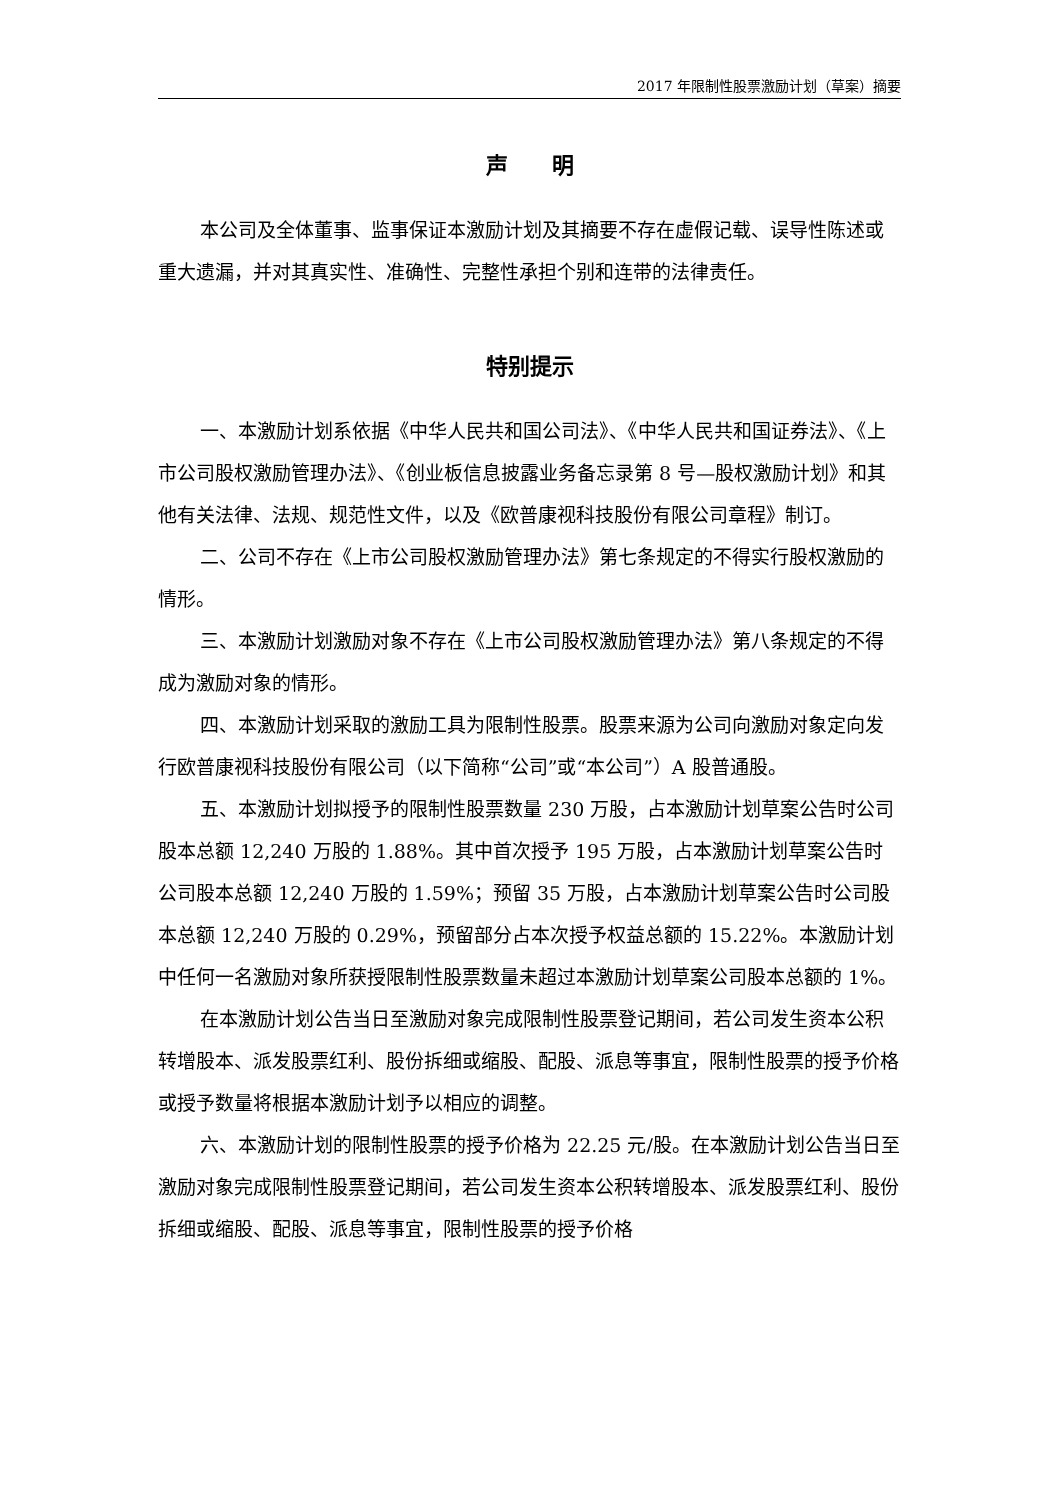2017 年限制性股票激励计划（草案）摘要
声　　明
本公司及全体董事、监事保证本激励计划及其摘要不存在虚假记载、误导性陈述或重大遗漏，并对其真实性、准确性、完整性承担个别和连带的法律责任。
特别提示
一、本激励计划系依据《中华人民共和国公司法》、《中华人民共和国证券法》、《上市公司股权激励管理办法》、《创业板信息披露业务备忘录第 8 号—股权激励计划》和其他有关法律、法规、规范性文件，以及《欧普康视科技股份有限公司章程》制订。
二、公司不存在《上市公司股权激励管理办法》第七条规定的不得实行股权激励的情形。
三、本激励计划激励对象不存在《上市公司股权激励管理办法》第八条规定的不得成为激励对象的情形。
四、本激励计划采取的激励工具为限制性股票。股票来源为公司向激励对象定向发行欧普康视科技股份有限公司（以下简称“公司”或“本公司”）A 股普通股。
五、本激励计划拟授予的限制性股票数量 230 万股，占本激励计划草案公告时公司股本总额 12,240 万股的 1.88%。其中首次授予 195 万股，占本激励计划草案公告时公司股本总额 12,240 万股的 1.59%；预留 35 万股，占本激励计划草案公告时公司股本总额 12,240 万股的 0.29%，预留部分占本次授予权益总额的 15.22%。本激励计划中任何一名激励对象所获授限制性股票数量未超过本激励计划草案公司股本总额的 1%。
在本激励计划公告当日至激励对象完成限制性股票登记期间，若公司发生资本公积转增股本、派发股票红利、股份拆细或缩股、配股、派息等事宜，限制性股票的授予价格或授予数量将根据本激励计划予以相应的调整。
六、本激励计划的限制性股票的授予价格为 22.25 元/股。在本激励计划公告当日至激励对象完成限制性股票登记期间，若公司发生资本公积转增股本、派发股票红利、股份拆细或缩股、配股、派息等事宜，限制性股票的授予价格